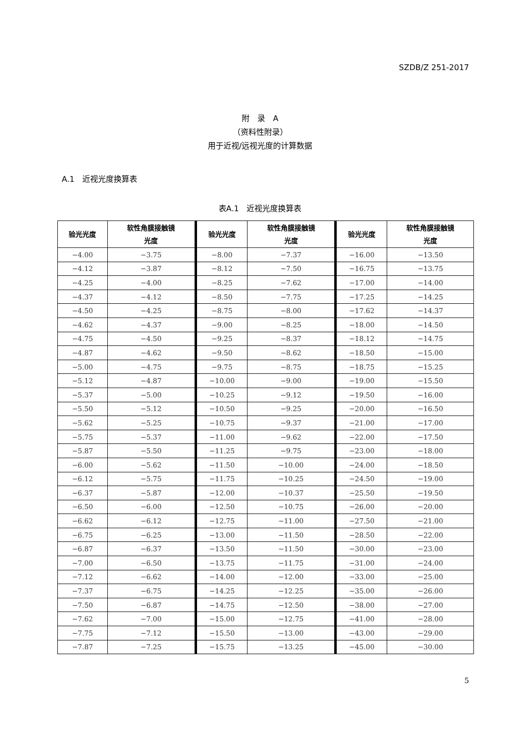SZDB/Z 251-2017
附　录　A
（资料性附录）
用于近视/远视光度的计算数据
A.1　近视光度换算表
表A.1　近视光度换算表
| 验光光度 | 软性角膜接触镜 光度 | 验光光度 | 软性角膜接触镜 光度 | 验光光度 | 软性角膜接触镜 光度 |
| --- | --- | --- | --- | --- | --- |
| −4.00 | −3.75 | −8.00 | −7.37 | −16.00 | −13.50 |
| −4.12 | −3.87 | −8.12 | −7.50 | −16.75 | −13.75 |
| −4.25 | −4.00 | −8.25 | −7.62 | −17.00 | −14.00 |
| −4.37 | −4.12 | −8.50 | −7.75 | −17.25 | −14.25 |
| −4.50 | −4.25 | −8.75 | −8.00 | −17.62 | −14.37 |
| −4.62 | −4.37 | −9.00 | −8.25 | −18.00 | −14.50 |
| −4.75 | −4.50 | −9.25 | −8.37 | −18.12 | −14.75 |
| −4.87 | −4.62 | −9.50 | −8.62 | −18.50 | −15.00 |
| −5.00 | −4.75 | −9.75 | −8.75 | −18.75 | −15.25 |
| −5.12 | −4.87 | −10.00 | −9.00 | −19.00 | −15.50 |
| −5.37 | −5.00 | −10.25 | −9.12 | −19.50 | −16.00 |
| −5.50 | −5.12 | −10.50 | −9.25 | −20.00 | −16.50 |
| −5.62 | −5.25 | −10.75 | −9.37 | −21.00 | −17.00 |
| −5.75 | −5.37 | −11.00 | −9.62 | −22.00 | −17.50 |
| −5.87 | −5.50 | −11.25 | −9.75 | −23.00 | −18.00 |
| −6.00 | −5.62 | −11.50 | −10.00 | −24.00 | −18.50 |
| −6.12 | −5.75 | −11.75 | −10.25 | −24.50 | −19.00 |
| −6.37 | −5.87 | −12.00 | −10.37 | −25.50 | −19.50 |
| −6.50 | −6.00 | −12.50 | −10.75 | −26.00 | −20.00 |
| −6.62 | −6.12 | −12.75 | −11.00 | −27.50 | −21.00 |
| −6.75 | −6.25 | −13.00 | −11.50 | −28.50 | −22.00 |
| −6.87 | −6.37 | −13.50 | −11.50 | −30.00 | −23.00 |
| −7.00 | −6.50 | −13.75 | −11.75 | −31.00 | −24.00 |
| −7.12 | −6.62 | −14.00 | −12.00 | −33.00 | −25.00 |
| −7.37 | −6.75 | −14.25 | −12.25 | −35.00 | −26.00 |
| −7.50 | −6.87 | −14.75 | −12.50 | −38.00 | −27.00 |
| −7.62 | −7.00 | −15.00 | −12.75 | −41.00 | −28.00 |
| −7.75 | −7.12 | −15.50 | −13.00 | −43.00 | −29.00 |
| −7.87 | −7.25 | −15.75 | −13.25 | −45.00 | −30.00 |
5